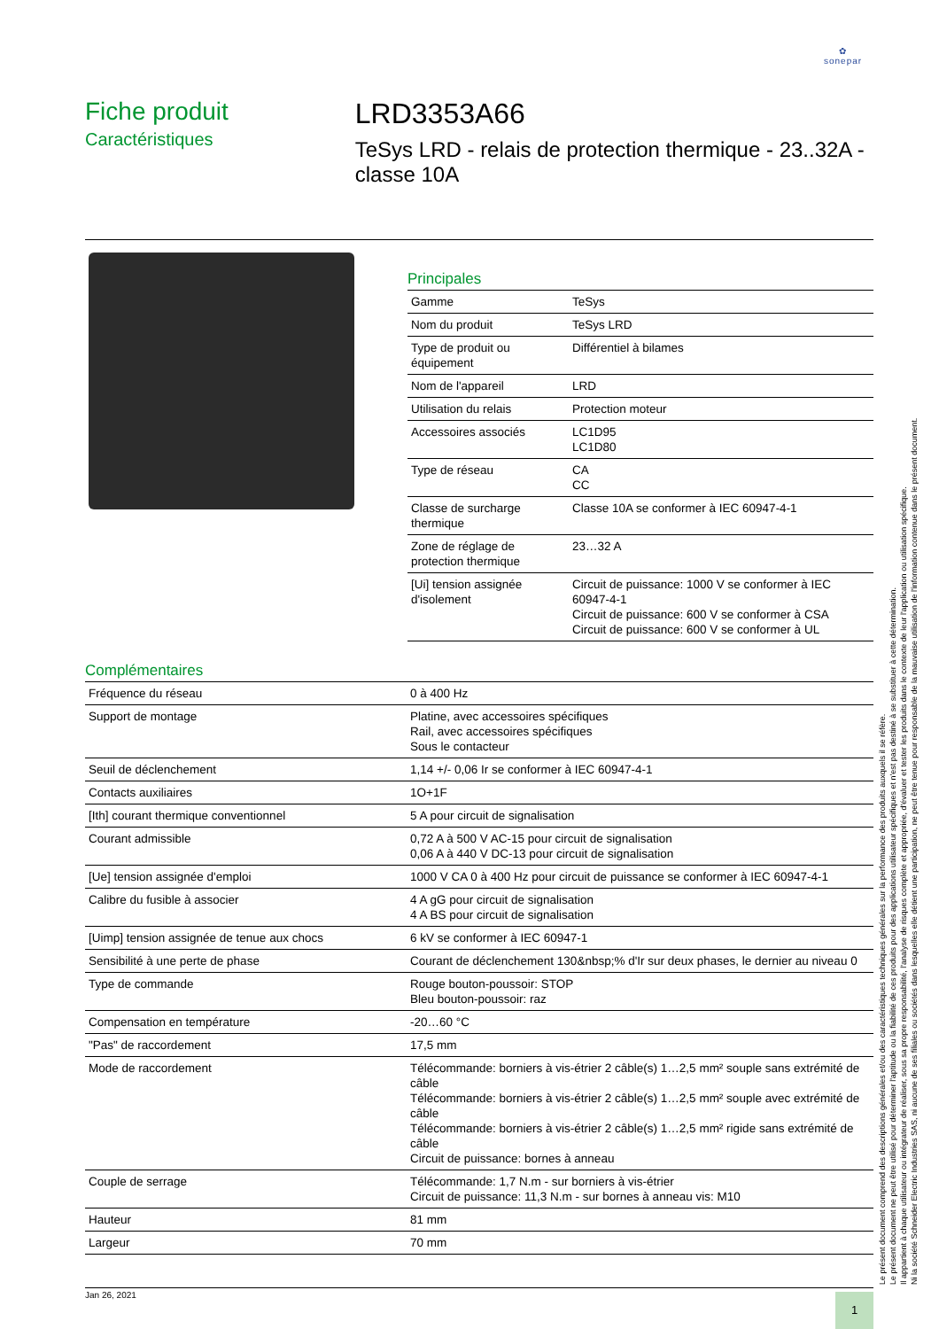✿
sonepar
Fiche produit
Caractéristiques
LRD3353A66
TeSys LRD - relais de protection thermique - 23..32A - classe 10A
Principales
| Gamme | TeSys |
| Nom du produit | TeSys LRD |
| Type de produit ou équipement | Différentiel à bilames |
| Nom de l'appareil | LRD |
| Utilisation du relais | Protection moteur |
| Accessoires associés | LC1D95 LC1D80 |
| Type de réseau | CA CC |
| Classe de surcharge thermique | Classe 10A se conformer à IEC 60947-4-1 |
| Zone de réglage de protection thermique | 23…32 A |
| [Ui] tension assignée d'isolement | Circuit de puissance: 1000 V se conformer à IEC 60947-4-1 Circuit de puissance: 600 V se conformer à CSA Circuit de puissance: 600 V se conformer à UL |
Complémentaires
| Fréquence du réseau | 0 à 400 Hz |
| Support de montage | Platine, avec accessoires spécifiques Rail, avec accessoires spécifiques Sous le contacteur |
| Seuil de déclenchement | 1,14 +/- 0,06 Ir se conformer à IEC 60947-4-1 |
| Contacts auxiliaires | 1O+1F |
| [Ith] courant thermique conventionnel | 5 A pour circuit de signalisation |
| Courant admissible | 0,72 A à 500 V AC-15 pour circuit de signalisation 0,06 A à 440 V DC-13 pour circuit de signalisation |
| [Ue] tension assignée d'emploi | 1000 V CA 0 à 400 Hz pour circuit de puissance se conformer à IEC 60947-4-1 |
| Calibre du fusible à associer | 4 A gG pour circuit de signalisation 4 A BS pour circuit de signalisation |
| [Uimp] tension assignée de tenue aux chocs | 6 kV se conformer à IEC 60947-1 |
| Sensibilité à une perte de phase | Courant de déclenchement 130&nbsp;% d'Ir sur deux phases, le dernier au niveau 0 |
| Type de commande | Rouge bouton-poussoir: STOP Bleu bouton-poussoir: raz |
| Compensation en température | -20…60 °C |
| "Pas" de raccordement | 17,5 mm |
| Mode de raccordement | Télécommande: borniers à vis-étrier 2 câble(s) 1…2,5 mm² souple sans extrémité de câble Télécommande: borniers à vis-étrier 2 câble(s) 1…2,5 mm² souple avec extrémité de câble Télécommande: borniers à vis-étrier 2 câble(s) 1…2,5 mm² rigide sans extrémité de câble Circuit de puissance: bornes à anneau |
| Couple de serrage | Télécommande: 1,7 N.m - sur borniers à vis-étrier Circuit de puissance: 11,3 N.m - sur bornes à anneau vis: M10 |
| Hauteur | 81 mm |
| Largeur | 70 mm |
Le présent document comprend des descriptions générales et/ou des caractéristiques techniques générales sur la performance des produits auxquels il se réfère.
Le présent document ne peut être utilisé pour déterminer l'aptitude ou la fiabilité de ces produits pour des applications utilisateur spécifiques et n'est pas destiné à se substituer à cette détermination.
Il appartient à chaque utilisateur ou intégrateur de réaliser, sous sa propre responsabilité, l'analyse de risques complète et appropriée, d'évaluer et tester les produits dans le contexte de leur l'application ou utilisation spécifique.
Ni la société Schneider Electric Industries SAS, ni aucune de ses filiales ou sociétés dans lesquelles elle détient une participation, ne peut être tenue pour responsable de la mauvaise utilisation de l'information contenue dans le présent document.
Jan 26, 2021 1